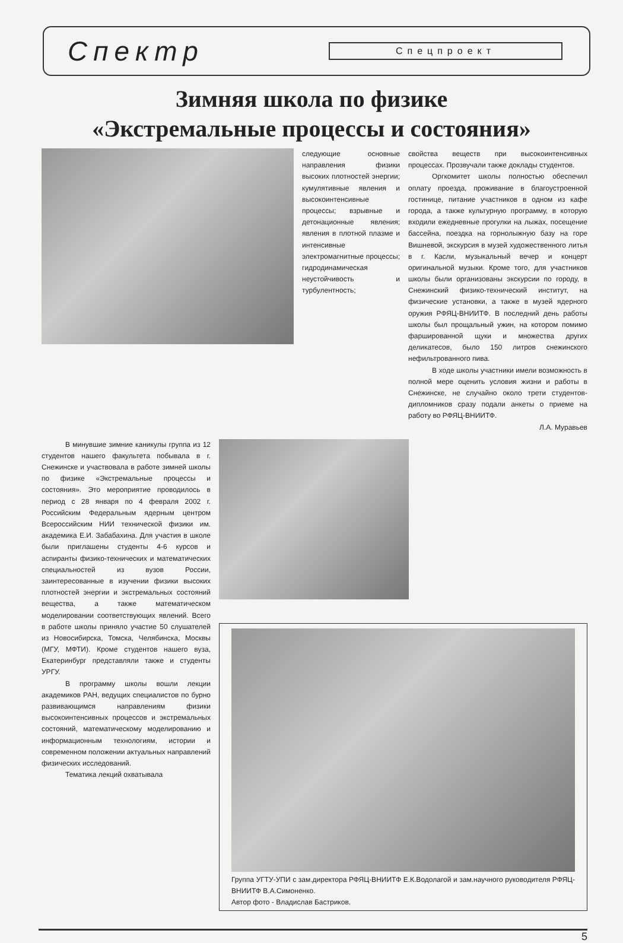Спектр Спецпроект
Зимняя школа по физике
«Экстремальные процессы и состояния»
следующие основные направления физики высоких плотностей энергии; кумулятивные явления и высокоинтенсивные процессы; взрывные и детонационные явления; явления в плотной плазме и интенсивные электромагнитные процессы; гидродинамическая неустойчивость и турбулентность;
свойства веществ при высокоинтенсивных процессах. Прозвучали также доклады студентов.
Оргкомитет школы полностью обеспечил оплату проезда, проживание в благоустроенной гостинице, питание участников в одном из кафе города, а также культурную программу, в которую входили ежедневные прогулки на лыжах, посещение бассейна, поездка на горнолыжную базу на горе Вишневой, экскурсия в музей художественного литья в г. Касли, музыкальный вечер и концерт оригинальной музыки. Кроме того, для участников школы были организованы экскурсии по городу, в Снежинский физико-технический институт, на физические установки, а также в музей ядерного оружия РФЯЦ-ВНИИТФ. В последний день работы школы был прощальный ужин, на котором помимо фаршированной щуки и множества других деликатесов, было 150 литров снежинского нефильтрованного пива.
В ходе школы участники имели возможность в полной мере оценить условия жизни и работы в Снежинске, не случайно около трети студентов-дипломников сразу подали анкеты о приеме на работу во РФЯЦ-ВНИИТФ.
Л.А. Муравьев
В минувшие зимние каникулы группа из 12 студентов нашего факультета побывала в г. Снежинске и участвовала в работе зимней школы по физике «Экстремальные процессы и состояния». Это мероприятие проводилось в период с 28 января по 4 февраля 2002 г. Российским Федеральным ядерным центром Всероссийским НИИ технической физики им. академика Е.И. Забабахина. Для участия в школе были приглашены студенты 4-6 курсов и аспиранты физико-технических и математических специальностей из вузов России, заинтересованные в изучении физики высоких плотностей энергии и экстремальных состояний вещества, а также математическом моделировании соответствующих явлений. Всего в работе школы приняло участие 50 слушателей из Новосибирска, Томска, Челябинска, Москвы (МГУ, МФТИ). Кроме студентов нашего вуза, Екатеринбург представляли также и студенты УРГУ.
В программу школы вошли лекции академиков РАН, ведущих специалистов по бурно развивающимся направлениям физики высокоинтенсивных процессов и экстремальных состояний, математическому моделированию и информационным технологиям, истории и современном положении актуальных направлений физических исследований.
Тематика лекций охватывала
Группа УГТУ-УПИ с зам.директора РФЯЦ-ВНИИТФ Е.К.Водолагой и зам.научного руководителя РФЯЦ-ВНИИТФ В.А.Симоненко.
Автор фото - Владислав Бастриков.
5